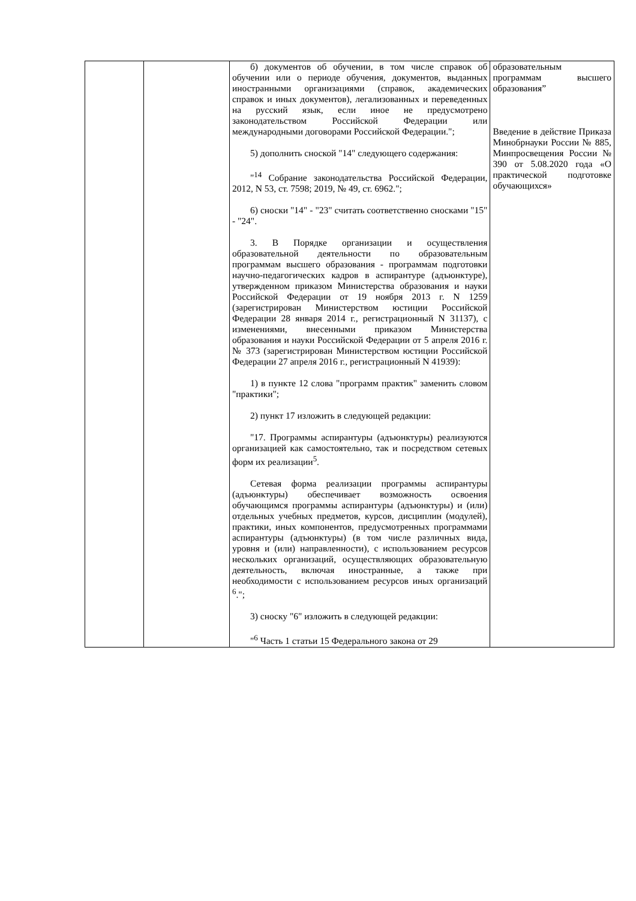| | | б) документов об обучении, в том числе справок об обучении или о периоде обучения, документов, выданных иностранными организациями (справок, академических справок и иных документов), легализованных и переведенных на русский язык, если иное не предусмотрено законодательством Российской Федерации или международными договорами Российской Федерации."; 5) дополнить сноской "14" следующего содержания: "<sup>14</sup> Собрание законодательства Российской Федерации, 2012, N 53, ст. 7598; 2019, № 49, ст. 6962."; 6) сноски "14" - "23" считать соответственно сносками "15" - "24". 3. В Порядке организации и осуществления образовательной деятельности по образовательным программам высшего образования - программам подготовки научно-педагогических кадров в аспирантуре (адъюнктуре), утвержденном приказом Министерства образования и науки Российской Федерации от 19 ноября 2013 г. N 1259 (зарегистрирован Министерством юстиции Российской Федерации 28 января 2014 г., регистрационный N 31137), с изменениями, внесенными приказом Министерства образования и науки Российской Федерации от 5 апреля 2016 г. № 373 (зарегистрирован Министерством юстиции Российской Федерации 27 апреля 2016 г., регистрационный N 41939): 1) в пункте 12 слова "программ практик" заменить словом "практики"; 2) пункт 17 изложить в следующей редакции: "17. Программы аспирантуры (адъюнктуры) реализуются организацией как самостоятельно, так и посредством сетевых форм их реализации<sup>5</sup>. Сетевая форма реализации программы аспирантуры (адъюнктуры) обеспечивает возможность освоения обучающимся программы аспирантуры (адъюнктуры) и (или) отдельных учебных предметов, курсов, дисциплин (модулей), практики, иных компонентов, предусмотренных программами аспирантуры (адъюнктуры) (в том числе различных вида, уровня и (или) направленности), с использованием ресурсов нескольких организаций, осуществляющих образовательную деятельность, включая иностранные, а также при необходимости с использованием ресурсов иных организаций <sup>6</sup>."; 3) сноску "6" изложить в следующей редакции: "<sup>6</sup> Часть 1 статьи 15 Федерального закона от 29 | образовательным программам высшего образования” Введение в действие Приказа Минобрнауки России № 885, Минпросвещения России № 390 от 5.08.2020 года «О практической подготовке обучающихся» |